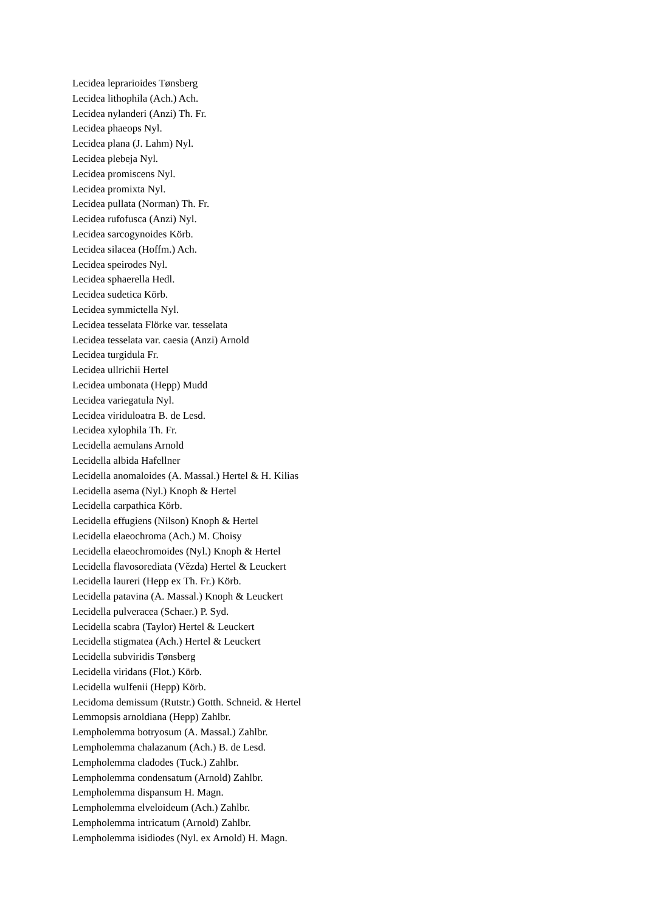Lecidea leprarioides Tønsberg
Lecidea lithophila (Ach.) Ach.
Lecidea nylanderi (Anzi) Th. Fr.
Lecidea phaeops Nyl.
Lecidea plana (J. Lahm) Nyl.
Lecidea plebeja Nyl.
Lecidea promiscens Nyl.
Lecidea promixta Nyl.
Lecidea pullata (Norman) Th. Fr.
Lecidea rufofusca (Anzi) Nyl.
Lecidea sarcogynoides Körb.
Lecidea silacea (Hoffm.) Ach.
Lecidea speirodes Nyl.
Lecidea sphaerella Hedl.
Lecidea sudetica Körb.
Lecidea symmictella Nyl.
Lecidea tesselata Flörke var. tesselata
Lecidea tesselata var. caesia (Anzi) Arnold
Lecidea turgidula Fr.
Lecidea ullrichii Hertel
Lecidea umbonata (Hepp) Mudd
Lecidea variegatula Nyl.
Lecidea viriduloatra B. de Lesd.
Lecidea xylophila Th. Fr.
Lecidella aemulans Arnold
Lecidella albida Hafellner
Lecidella anomaloides (A. Massal.) Hertel & H. Kilias
Lecidella asema (Nyl.) Knoph & Hertel
Lecidella carpathica Körb.
Lecidella effugiens (Nilson) Knoph & Hertel
Lecidella elaeochroma (Ach.) M. Choisy
Lecidella elaeochromoides (Nyl.) Knoph & Hertel
Lecidella flavosorediata (Vězda) Hertel & Leuckert
Lecidella laureri (Hepp ex Th. Fr.) Körb.
Lecidella patavina (A. Massal.) Knoph & Leuckert
Lecidella pulveracea (Schaer.) P. Syd.
Lecidella scabra (Taylor) Hertel & Leuckert
Lecidella stigmatea (Ach.) Hertel & Leuckert
Lecidella subviridis Tønsberg
Lecidella viridans (Flot.) Körb.
Lecidella wulfenii (Hepp) Körb.
Lecidoma demissum (Rutstr.) Gotth. Schneid. & Hertel
Lemmopsis arnoldiana (Hepp) Zahlbr.
Lempholemma botryosum (A. Massal.) Zahlbr.
Lempholemma chalazanum (Ach.) B. de Lesd.
Lempholemma cladodes (Tuck.) Zahlbr.
Lempholemma condensatum (Arnold) Zahlbr.
Lempholemma dispansum H. Magn.
Lempholemma elveloideum (Ach.) Zahlbr.
Lempholemma intricatum (Arnold) Zahlbr.
Lempholemma isidiodes (Nyl. ex Arnold) H. Magn.